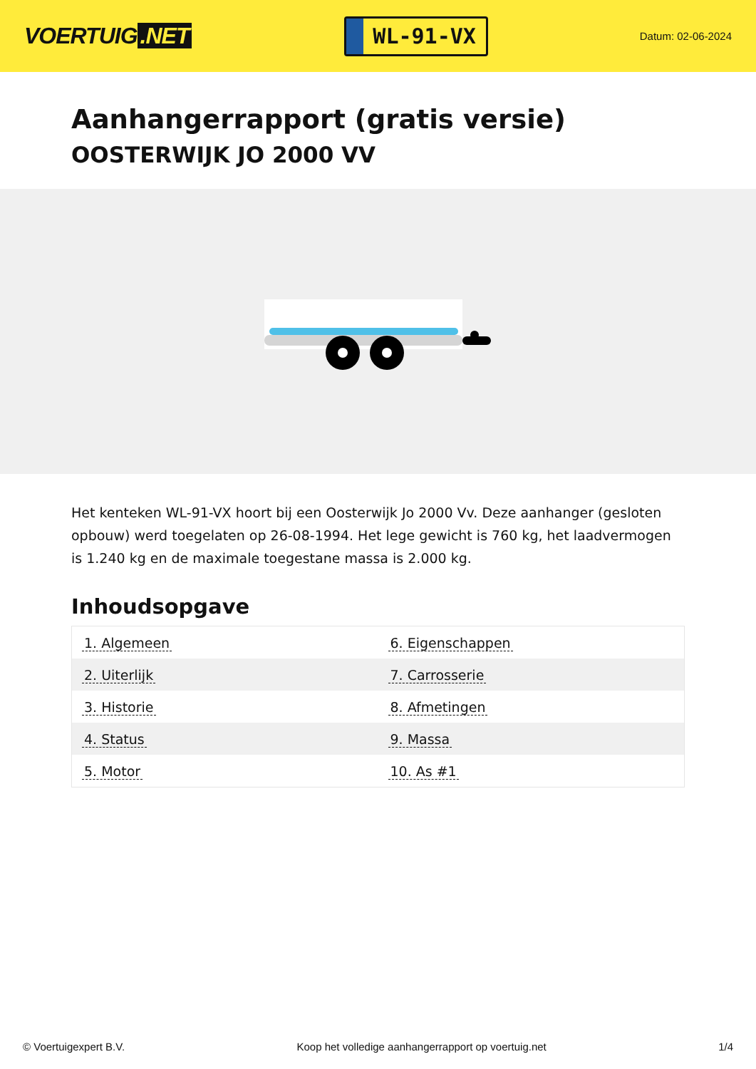VOERTUIG.NET
WL-91-VX
Datum: 02-06-2024
Aanhangerrapport (gratis versie)
OOSTERWIJK JO 2000 VV
Het kenteken WL-91-VX hoort bij een Oosterwijk Jo 2000 Vv. Deze aanhanger (gesloten opbouw) werd toegelaten op 26-08-1994. Het lege gewicht is 760 kg, het laadvermogen is 1.240 kg en de maximale toegestane massa is 2.000 kg.
Inhoudsopgave
| 1. Algemeen | 6. Eigenschappen |
| 2. Uiterlijk | 7. Carrosserie |
| 3. Historie | 8. Afmetingen |
| 4. Status | 9. Massa |
| 5. Motor | 10. As #1 |
© Voertuigexpert B.V. Koop het volledige aanhangerrapport op voertuig.net 1/4